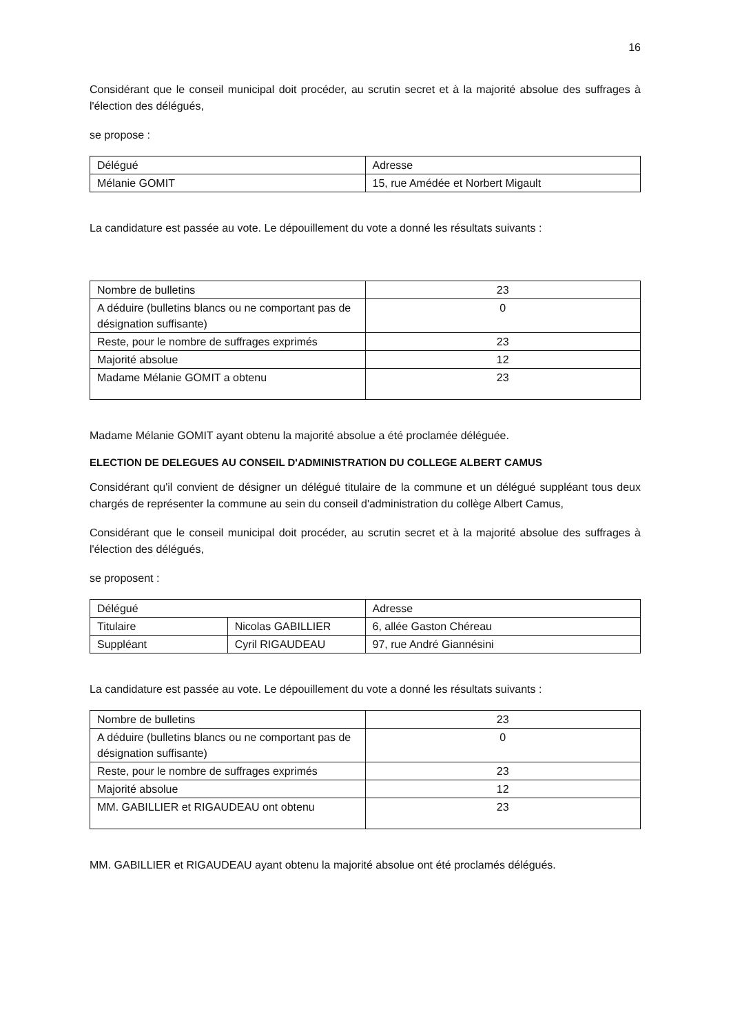16
Considérant que le conseil municipal doit procéder, au scrutin secret et à la majorité absolue des suffrages à l'élection des délégués,
se propose :
| Délégué | Adresse |
| Mélanie GOMIT | 15, rue Amédée et Norbert Migault |
La candidature est passée au vote. Le dépouillement du vote a donné les résultats suivants :
| Nombre de bulletins | 23 |
| A déduire (bulletins blancs ou ne comportant pas de désignation suffisante) | 0 |
| Reste, pour le nombre de suffrages exprimés | 23 |
| Majorité absolue | 12 |
| Madame Mélanie GOMIT a obtenu | 23 |
Madame Mélanie GOMIT ayant obtenu la majorité absolue a été proclamée déléguée.
ELECTION DE DELEGUES AU CONSEIL D'ADMINISTRATION DU COLLEGE ALBERT CAMUS
Considérant qu'il convient de désigner un délégué titulaire de la commune et un délégué suppléant tous deux chargés de représenter la commune au sein du conseil d'administration du collège Albert Camus,
Considérant que le conseil municipal doit procéder, au scrutin secret et à la majorité absolue des suffrages à l'élection des délégués,
se proposent :
| Délégué | | Adresse |
| Titulaire | Nicolas GABILLIER | 6, allée Gaston Chéreau |
| Suppléant | Cyril RIGAUDEAU | 97, rue André Giannésini |
La candidature est passée au vote. Le dépouillement du vote a donné les résultats suivants :
| Nombre de bulletins | 23 |
| A déduire (bulletins blancs ou ne comportant pas de désignation suffisante) | 0 |
| Reste, pour le nombre de suffrages exprimés | 23 |
| Majorité absolue | 12 |
| MM. GABILLIER et RIGAUDEAU ont obtenu | 23 |
MM. GABILLIER et RIGAUDEAU ayant obtenu la majorité absolue ont été proclamés délégués.